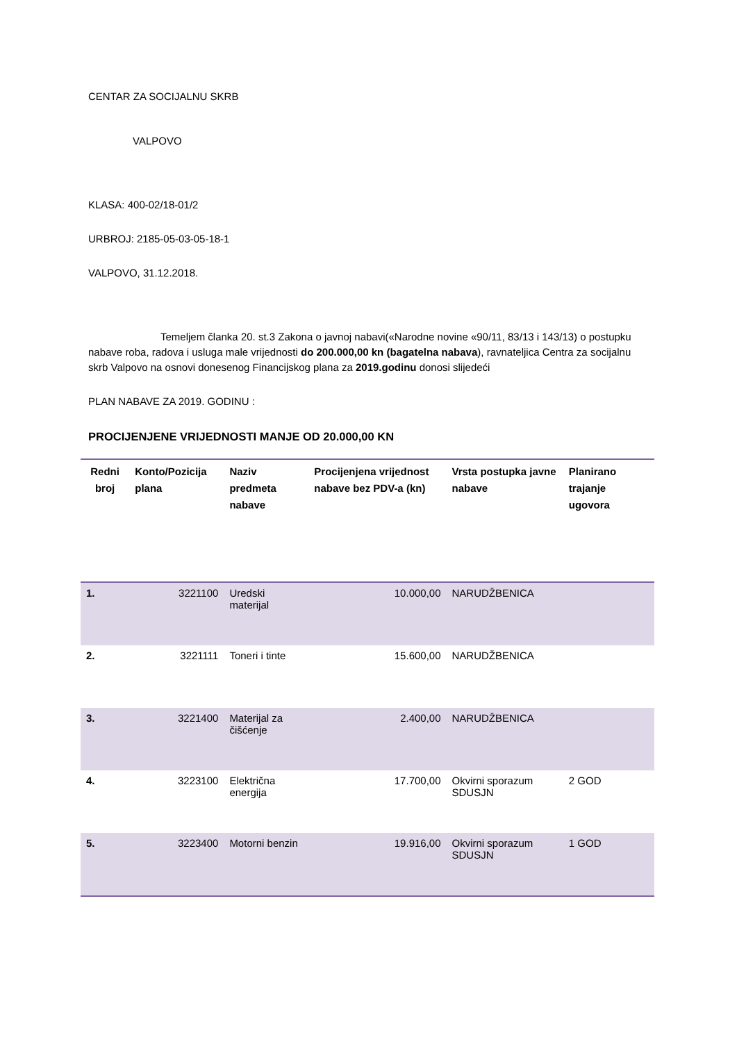CENTAR ZA SOCIJALNU SKRB
VALPOVO
KLASA: 400-02/18-01/2
URBROJ: 2185-05-03-05-18-1
VALPOVO, 31.12.2018.
Temeljem članka 20. st.3 Zakona o javnoj nabavi(«Narodne novine «90/11, 83/13 i 143/13) o postupku nabave roba, radova i usluga male vrijednosti do 200.000,00 kn (bagatelna nabava), ravnateljica Centra za socijalnu skrb Valpovo na osnovi donesenog Financijskog plana za 2019.godinu donosi slijedeći
PLAN NABAVE ZA 2019. GODINU :
PROCIJENJENE VRIJEDNOSTI MANJE OD 20.000,00 KN
| Redni broj | Konto/Pozicija plana | Naziv predmeta nabave | Procijenjena vrijednost nabave bez PDV-a (kn) | Vrsta postupka javne nabave | Planirano trajanje ugovora |
| --- | --- | --- | --- | --- | --- |
| 1. | 3221100 | Uredski materijal | 10.000,00 | NARUDŽBENICA | |
| 2. | 3221111 | Toneri i tinte | 15.600,00 | NARUDŽBENICA | |
| 3. | 3221400 | Materijal za čišćenje | 2.400,00 | NARUDŽBENICA | |
| 4. | 3223100 | Električna energija | 17.700,00 | Okvirni sporazum SDUSJN | 2 GOD |
| 5. | 3223400 | Motorni benzin | 19.916,00 | Okvirni sporazum SDUSJN | 1 GOD |